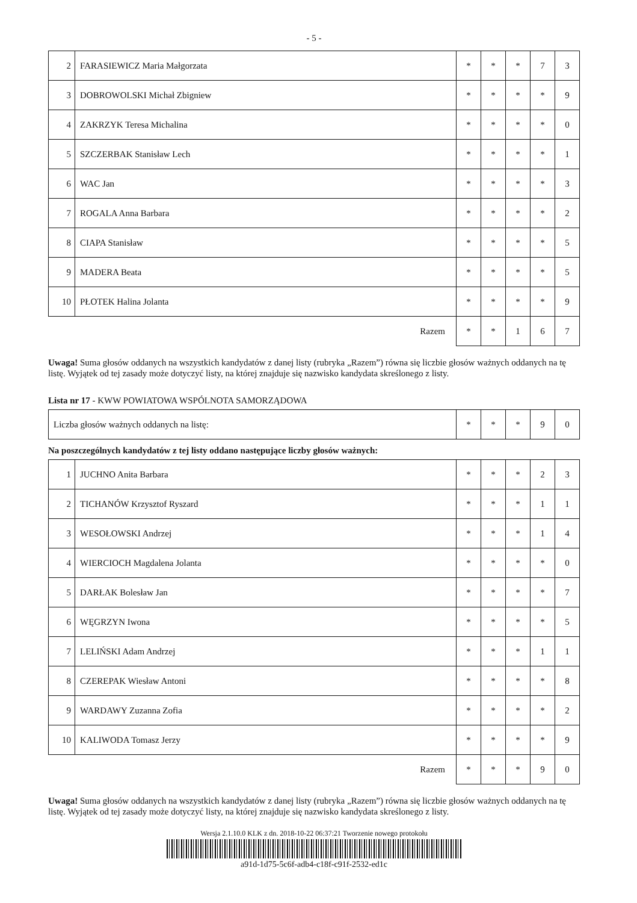- 5 -
| 2 | FARASIEWICZ Maria Małgorzata | * | * | * | 7 | 3 |
| 3 | DOBROWOLSKI Michał Zbigniew | * | * | * | * | 9 |
| 4 | ZAKRZYK Teresa Michalina | * | * | * | * | 0 |
| 5 | SZCZERBAK Stanisław Lech | * | * | * | * | 1 |
| 6 | WAC Jan | * | * | * | * | 3 |
| 7 | ROGALA Anna Barbara | * | * | * | * | 2 |
| 8 | CIAPA Stanisław | * | * | * | * | 5 |
| 9 | MADERA Beata | * | * | * | * | 5 |
| 10 | PŁOTEK Halina Jolanta | * | * | * | * | 9 |
| Razem | | * | * | 1 | 6 | 7 |
Uwaga! Suma głosów oddanych na wszystkich kandydatów z danej listy (rubryka „Razem”) równa się liczbie głosów ważnych oddanych na tę listę. Wyjątek od tej zasady może dotyczyć listy, na której znajduje się nazwisko kandydata skreślonego z listy.
Lista nr 17 - KWW POWIATOWA WSPÓLNOTA SAMORZĄDOWA
| Liczba głosów ważnych oddanych na listę: | * | * | * | 9 | 0 |
Na poszczególnych kandydatów z tej listy oddano następujące liczby głosów ważnych:
| 1 | JUCHNO Anita Barbara | * | * | * | 2 | 3 |
| 2 | TICHANÓW Krzysztof Ryszard | * | * | * | 1 | 1 |
| 3 | WESOŁOWSKI Andrzej | * | * | * | 1 | 4 |
| 4 | WIERCIOCH Magdalena Jolanta | * | * | * | * | 0 |
| 5 | DARŁAK Bolesław Jan | * | * | * | * | 7 |
| 6 | WĘGRZYN Iwona | * | * | * | * | 5 |
| 7 | LELIŃSKI Adam Andrzej | * | * | * | 1 | 1 |
| 8 | CZEREPAK Wiesław Antoni | * | * | * | * | 8 |
| 9 | WARDAWY Zuzanna Zofia | * | * | * | * | 2 |
| 10 | KALIWODA Tomasz Jerzy | * | * | * | * | 9 |
| Razem | | * | * | * | 9 | 0 |
Uwaga! Suma głosów oddanych na wszystkich kandydatów z danej listy (rubryka „Razem”) równa się liczbie głosów ważnych oddanych na tę listę. Wyjątek od tej zasady może dotyczyć listy, na której znajduje się nazwisko kandydata skreślonego z listy.
Wersja 2.1.10.0 KLK z dn. 2018-10-22 06:37:21 Tworzenie nowego protokołu
a91d-1d75-5c6f-adb4-c18f-c91f-2532-ed1c